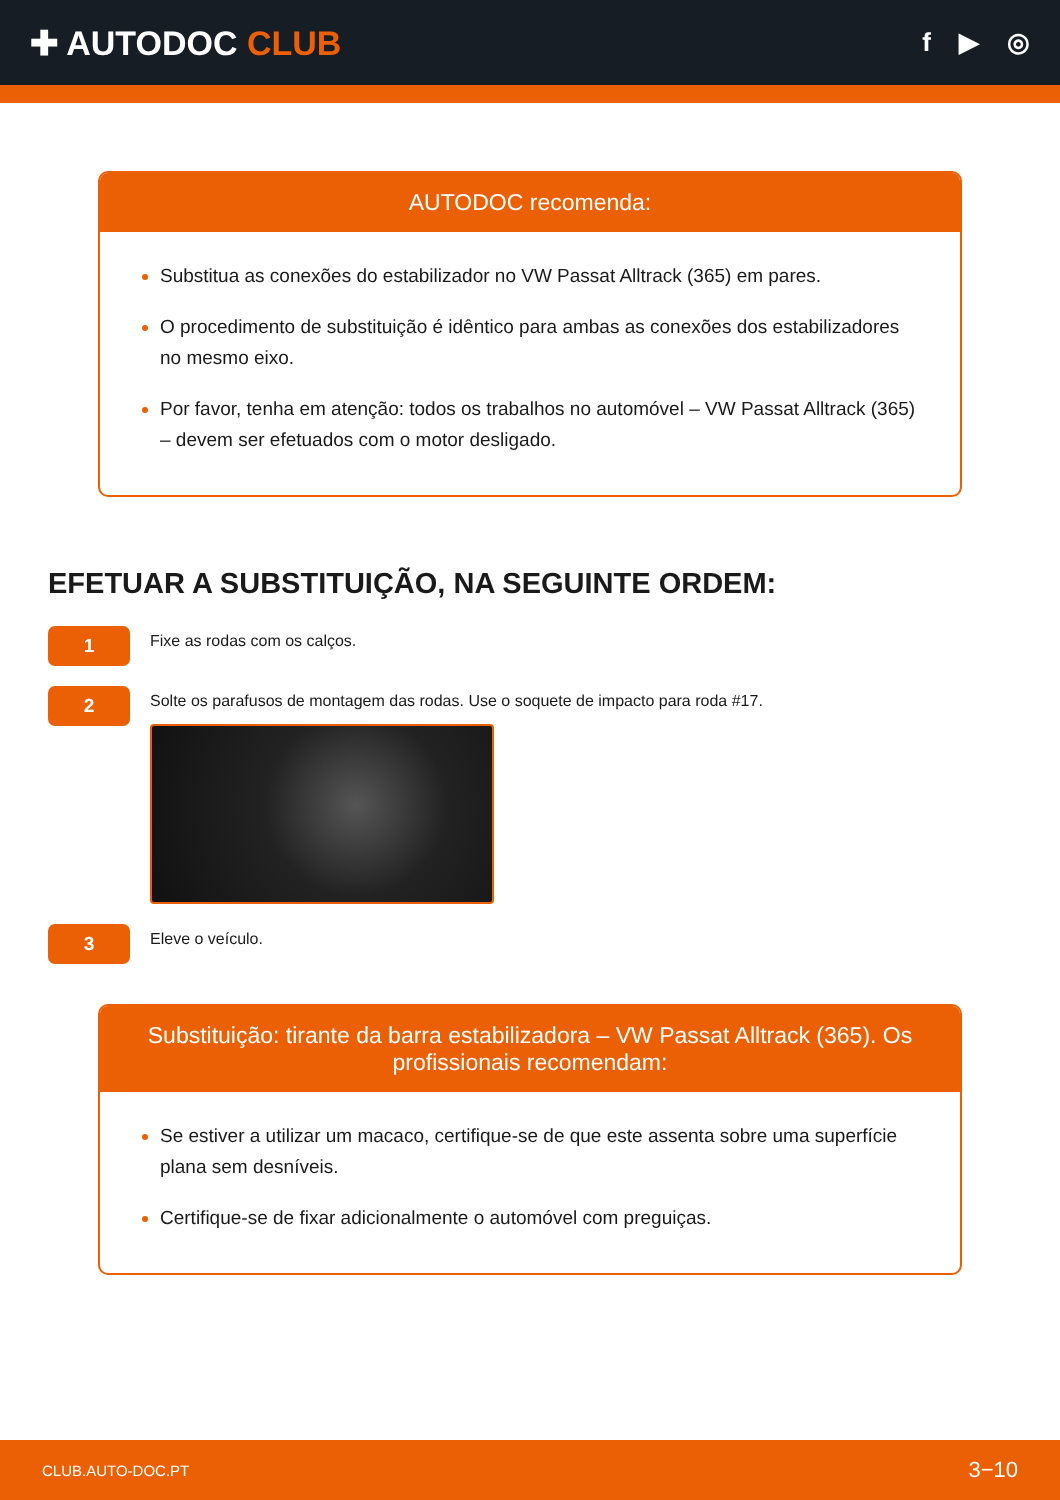✚ AUTODOC CLUB
f ▶ ◎
AUTODOC recomenda:
Substitua as conexões do estabilizador no VW Passat Alltrack (365) em pares.
O procedimento de substituição é idêntico para ambas as conexões dos estabilizadores no mesmo eixo.
Por favor, tenha em atenção: todos os trabalhos no automóvel – VW Passat Alltrack (365) – devem ser efetuados com o motor desligado.
EFETUAR A SUBSTITUIÇÃO, NA SEGUINTE ORDEM:
1
Fixe as rodas com os calços.
2
Solte os parafusos de montagem das rodas. Use o soquete de impacto para roda #17.
3
Eleve o veículo.
Substituição: tirante da barra estabilizadora – VW Passat Alltrack (365). Os profissionais recomendam:
Se estiver a utilizar um macaco, certifique-se de que este assenta sobre uma superfície plana sem desníveis.
Certifique-se de fixar adicionalmente o automóvel com preguiças.
CLUB.AUTO-DOC.PT 3−10